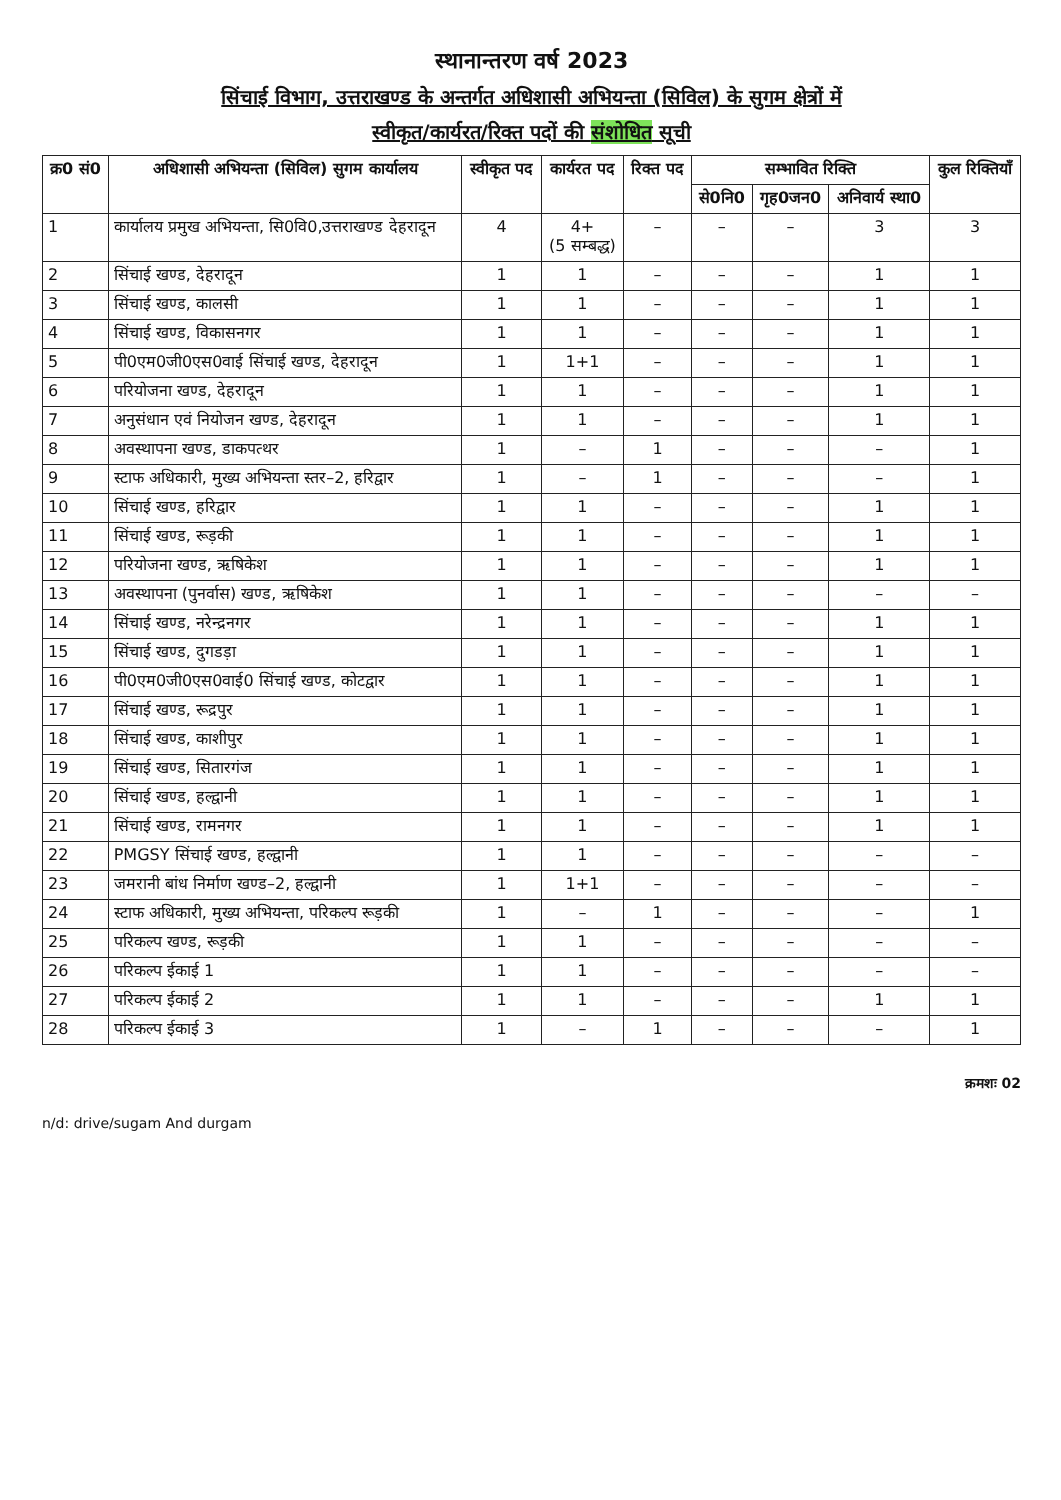स्थानान्तरण वर्ष 2023
सिंचाई विभाग, उत्तराखण्ड के अन्तर्गत अधिशासी अभियन्ता (सिविल) के सुगम क्षेत्रों में
स्वीकृत/कार्यरत/रिक्त पदों की संशोधित सूची
| क्र0 सं0 | अधिशासी अभियन्ता (सिविल) सुगम कार्यालय | स्वीकृत पद | कार्यरत पद | रिक्त पद | सम्भावित रिक्ति | | | कुल रिक्तियाँ |
| --- | --- | --- | --- | --- | --- | --- | --- | --- |
| | | | | | से0नि0 | गृह0जन0 | अनिवार्य स्था0 | |
| 1 | कार्यालय प्रमुख अभियन्ता, सि0वि0,उत्तराखण्ड देहरादून | 4 | 4+ (5 सम्बद्ध) | – | – | – | 3 | 3 |
| 2 | सिंचाई खण्ड, देहरादून | 1 | 1 | – | – | – | 1 | 1 |
| 3 | सिंचाई खण्ड, कालसी | 1 | 1 | – | – | – | 1 | 1 |
| 4 | सिंचाई खण्ड, विकासनगर | 1 | 1 | – | – | – | 1 | 1 |
| 5 | पी0एम0जी0एस0वाई सिंचाई खण्ड, देहरादून | 1 | 1+1 | – | – | – | 1 | 1 |
| 6 | परियोजना खण्ड, देहरादून | 1 | 1 | – | – | – | 1 | 1 |
| 7 | अनुसंधान एवं नियोजन खण्ड, देहरादून | 1 | 1 | – | – | – | 1 | 1 |
| 8 | अवस्थापना खण्ड, डाकपत्थर | 1 | – | 1 | – | – | – | 1 |
| 9 | स्टाफ अधिकारी, मुख्य अभियन्ता स्तर–2, हरिद्वार | 1 | – | 1 | – | – | – | 1 |
| 10 | सिंचाई खण्ड, हरिद्वार | 1 | 1 | – | – | – | 1 | 1 |
| 11 | सिंचाई खण्ड, रूड़की | 1 | 1 | – | – | – | 1 | 1 |
| 12 | परियोजना खण्ड, ऋषिकेश | 1 | 1 | – | – | – | 1 | 1 |
| 13 | अवस्थापना (पुनर्वास) खण्ड, ऋषिकेश | 1 | 1 | – | – | – | – | – |
| 14 | सिंचाई खण्ड, नरेन्द्रनगर | 1 | 1 | – | – | – | 1 | 1 |
| 15 | सिंचाई खण्ड, दुगडड़ा | 1 | 1 | – | – | – | 1 | 1 |
| 16 | पी0एम0जी0एस0वाई0 सिंचाई खण्ड, कोटद्वार | 1 | 1 | – | – | – | 1 | 1 |
| 17 | सिंचाई खण्ड, रूद्रपुर | 1 | 1 | – | – | – | 1 | 1 |
| 18 | सिंचाई खण्ड, काशीपुर | 1 | 1 | – | – | – | 1 | 1 |
| 19 | सिंचाई खण्ड, सितारगंज | 1 | 1 | – | – | – | 1 | 1 |
| 20 | सिंचाई खण्ड, हल्द्वानी | 1 | 1 | – | – | – | 1 | 1 |
| 21 | सिंचाई खण्ड, रामनगर | 1 | 1 | – | – | – | 1 | 1 |
| 22 | PMGSY सिंचाई खण्ड, हल्द्वानी | 1 | 1 | – | – | – | – | – |
| 23 | जमरानी बांध निर्माण खण्ड–2, हल्द्वानी | 1 | 1+1 | – | – | – | – | – |
| 24 | स्टाफ अधिकारी, मुख्य अभियन्ता, परिकल्प रूड़की | 1 | – | 1 | – | – | – | 1 |
| 25 | परिकल्प खण्ड, रूड़की | 1 | 1 | – | – | – | – | – |
| 26 | परिकल्प ईकाई 1 | 1 | 1 | – | – | – | – | – |
| 27 | परिकल्प ईकाई 2 | 1 | 1 | – | – | – | 1 | 1 |
| 28 | परिकल्प ईकाई 3 | 1 | – | 1 | – | – | – | 1 |
n/d: drive/sugam And durgam
क्रमशः 02